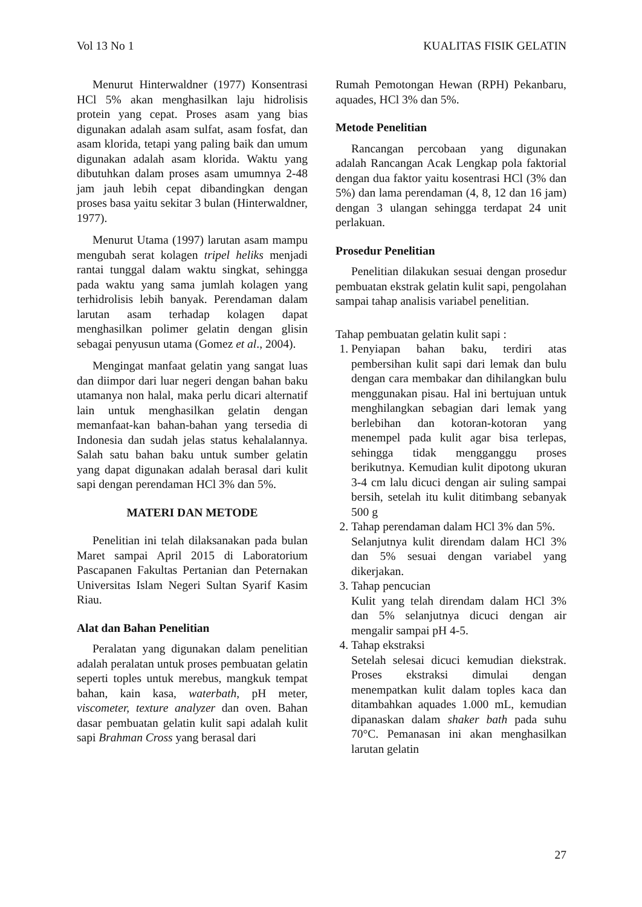Vol 13 No 1 KUALITAS FISIK GELATIN
Menurut Hinterwaldner (1977) Konsentrasi HCl 5% akan menghasilkan laju hidrolisis protein yang cepat. Proses asam yang bias digunakan adalah asam sulfat, asam fosfat, dan asam klorida, tetapi yang paling baik dan umum digunakan adalah asam klorida. Waktu yang dibutuhkan dalam proses asam umumnya 2-48 jam jauh lebih cepat dibandingkan dengan proses basa yaitu sekitar 3 bulan (Hinterwaldner, 1977).
Menurut Utama (1997) larutan asam mampu mengubah serat kolagen tripel heliks menjadi rantai tunggal dalam waktu singkat, sehingga pada waktu yang sama jumlah kolagen yang terhidrolisis lebih banyak. Perendaman dalam larutan asam terhadap kolagen dapat menghasilkan polimer gelatin dengan glisin sebagai penyusun utama (Gomez et al., 2004).
Mengingat manfaat gelatin yang sangat luas dan diimpor dari luar negeri dengan bahan baku utamanya non halal, maka perlu dicari alternatif lain untuk menghasilkan gelatin dengan memanfaat-kan bahan-bahan yang tersedia di Indonesia dan sudah jelas status kehalalannya. Salah satu bahan baku untuk sumber gelatin yang dapat digunakan adalah berasal dari kulit sapi dengan perendaman HCl 3% dan 5%.
MATERI DAN METODE
Penelitian ini telah dilaksanakan pada bulan Maret sampai April 2015 di Laboratorium Pascapanen Fakultas Pertanian dan Peternakan Universitas Islam Negeri Sultan Syarif Kasim Riau.
Alat dan Bahan Penelitian
Peralatan yang digunakan dalam penelitian adalah peralatan untuk proses pembuatan gelatin seperti toples untuk merebus, mangkuk tempat bahan, kain kasa, waterbath, pH meter, viscometer, texture analyzer dan oven. Bahan dasar pembuatan gelatin kulit sapi adalah kulit sapi Brahman Cross yang berasal dari
Rumah Pemotongan Hewan (RPH) Pekanbaru, aquades, HCl 3% dan 5%.
Metode Penelitian
Rancangan percobaan yang digunakan adalah Rancangan Acak Lengkap pola faktorial dengan dua faktor yaitu kosentrasi HCl (3% dan 5%) dan lama perendaman (4, 8, 12 dan 16 jam) dengan 3 ulangan sehingga terdapat 24 unit perlakuan.
Prosedur Penelitian
Penelitian dilakukan sesuai dengan prosedur pembuatan ekstrak gelatin kulit sapi, pengolahan sampai tahap analisis variabel penelitian.
Tahap pembuatan gelatin kulit sapi :
1. Penyiapan bahan baku, terdiri atas pembersihan kulit sapi dari lemak dan bulu dengan cara membakar dan dihilangkan bulu menggunakan pisau. Hal ini bertujuan untuk menghilangkan sebagian dari lemak yang berlebihan dan kotoran-kotoran yang menempel pada kulit agar bisa terlepas, sehingga tidak mengganggu proses berikutnya. Kemudian kulit dipotong ukuran 3-4 cm lalu dicuci dengan air suling sampai bersih, setelah itu kulit ditimbang sebanyak 500 g
2. Tahap perendaman dalam HCl 3% dan 5%.
Selanjutnya kulit direndam dalam HCl 3% dan 5% sesuai dengan variabel yang dikerjakan.
3. Tahap pencucian
Kulit yang telah direndam dalam HCl 3% dan 5% selanjutnya dicuci dengan air mengalir sampai pH 4-5.
4. Tahap ekstraksi
Setelah selesai dicuci kemudian diekstrak. Proses ekstraksi dimulai dengan menempatkan kulit dalam toples kaca dan ditambahkan aquades 1.000 mL, kemudian dipanaskan dalam shaker bath pada suhu 70°C. Pemanasan ini akan menghasilkan larutan gelatin
27